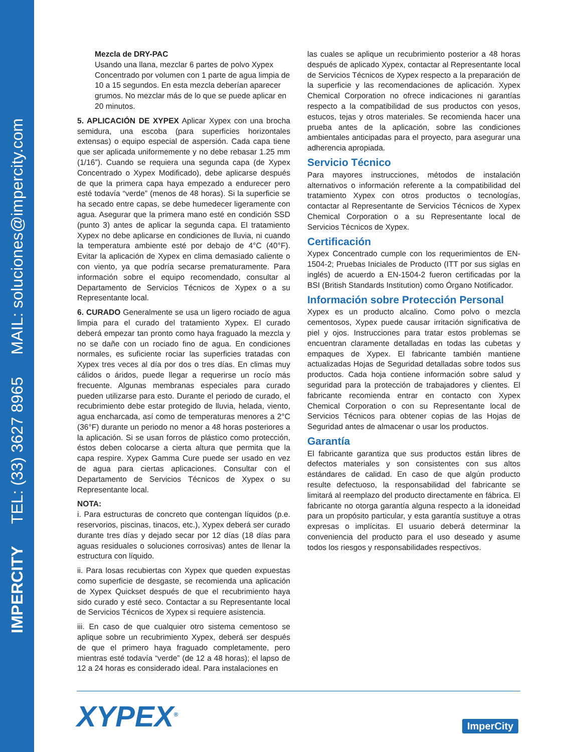IMPERCITY TEL: (33) 3627 8965 MAIL: soluciones@impercity.com
Mezcla de DRY-PAC
Usando una llana, mezclar 6 partes de polvo Xypex Concentrado por volumen con 1 parte de agua limpia de 10 a 15 segundos. En esta mezcla deberían aparecer grumos. No mezclar más de lo que se puede aplicar en 20 minutos.
5. APLICACIÓN DE XYPEX Aplicar Xypex con una brocha semidura, una escoba (para superficies horizontales extensas) o equipo especial de aspersión. Cada capa tiene que ser aplicada uniformemente y no debe rebasar 1.25 mm (1/16”). Cuando se requiera una segunda capa (de Xypex Concentrado o Xypex Modificado), debe aplicarse después de que la primera capa haya empezado a endurecer pero esté todavía “verde” (menos de 48 horas). Si la superficie se ha secado entre capas, se debe humedecer ligeramente con agua. Asegurar que la primera mano esté en condición SSD (punto 3) antes de aplicar la segunda capa. El tratamiento Xypex no debe aplicarse en condiciones de lluvia, ni cuando la temperatura ambiente esté por debajo de 4°C (40°F). Evitar la aplicación de Xypex en clima demasiado caliente o con viento, ya que podría secarse prematuramente. Para información sobre el equipo recomendado, consultar al Departamento de Servicios Técnicos de Xypex o a su Representante local.
6. CURADO Generalmente se usa un ligero rociado de agua limpia para el curado del tratamiento Xypex. El curado deberá empezar tan pronto como haya fraguado la mezcla y no se dañe con un rociado fino de agua. En condiciones normales, es suficiente rociar las superficies tratadas con Xypex tres veces al día por dos o tres días. En climas muy cálidos o áridos, puede llegar a requerirse un rocío más frecuente. Algunas membranas especiales para curado pueden utilizarse para esto. Durante el periodo de curado, el recubrimiento debe estar protegido de lluvia, helada, viento, agua encharcada, así como de temperaturas menores a 2°C (36°F) durante un periodo no menor a 48 horas posteriores a la aplicación. Si se usan forros de plástico como protección, éstos deben colocarse a cierta altura que permita que la capa respire. Xypex Gamma Cure puede ser usado en vez de agua para ciertas aplicaciones. Consultar con el Departamento de Servicios Técnicos de Xypex o su Representante local.
NOTA:
i. Para estructuras de concreto que contengan líquidos (p.e. reservorios, piscinas, tinacos, etc.), Xypex deberá ser curado durante tres días y dejado secar por 12 días (18 días para aguas residuales o soluciones corrosivas) antes de llenar la estructura con líquido.
ii. Para losas recubiertas con Xypex que queden expuestas como superficie de desgaste, se recomienda una aplicación de Xypex Quickset después de que el recubrimiento haya sido curado y esté seco. Contactar a su Representante local de Servicios Técnicos de Xypex si requiere asistencia.
iii. En caso de que cualquier otro sistema cementoso se aplique sobre un recubrimiento Xypex, deberá ser después de que el primero haya fraguado completamente, pero mientras esté todavía “verde” (de 12 a 48 horas); el lapso de 12 a 24 horas es considerado ideal. Para instalaciones en
las cuales se aplique un recubrimiento posterior a 48 horas después de aplicado Xypex, contactar al Representante local de Servicios Técnicos de Xypex respecto a la preparación de la superficie y las recomendaciones de aplicación. Xypex Chemical Corporation no ofrece indicaciones ni garantías respecto a la compatibilidad de sus productos con yesos, estucos, tejas y otros materiales. Se recomienda hacer una prueba antes de la aplicación, sobre las condiciones ambientales anticipadas para el proyecto, para asegurar una adherencia apropiada.
Servicio Técnico
Para mayores instrucciones, métodos de instalación alternativos o información referente a la compatibilidad del tratamiento Xypex con otros productos o tecnologías, contactar al Representante de Servicios Técnicos de Xypex Chemical Corporation o a su Representante local de Servicios Técnicos de Xypex.
Certificación
Xypex Concentrado cumple con los requerimientos de EN-1504-2; Pruebas Iniciales de Producto (ITT por sus siglas en inglés) de acuerdo a EN-1504-2 fueron certificadas por la BSI (British Standards Institution) como Órgano Notificador.
Información sobre Protección Personal
Xypex es un producto alcalino. Como polvo o mezcla cementosos, Xypex puede causar irritación significativa de piel y ojos. Instrucciones para tratar estos problemas se encuentran claramente detalladas en todas las cubetas y empaques de Xypex. El fabricante también mantiene actualizadas Hojas de Seguridad detalladas sobre todos sus productos. Cada hoja contiene información sobre salud y seguridad para la protección de trabajadores y clientes. El fabricante recomienda entrar en contacto con Xypex Chemical Corporation o con su Representante local de Servicios Técnicos para obtener copias de las Hojas de Seguridad antes de almacenar o usar los productos.
Garantía
El fabricante garantiza que sus productos están libres de defectos materiales y son consistentes con sus altos estándares de calidad. En caso de que algún producto resulte defectuoso, la responsabilidad del fabricante se limitará al reemplazo del producto directamente en fábrica. El fabricante no otorga garantía alguna respecto a la idoneidad para un propósito particular, y esta garantía sustituye a otras expresas o implícitas. El usuario deberá determinar la conveniencia del producto para el uso deseado y asume todos los riesgos y responsabilidades respectivos.
XYPEX<sup>®</sup> ImperCity